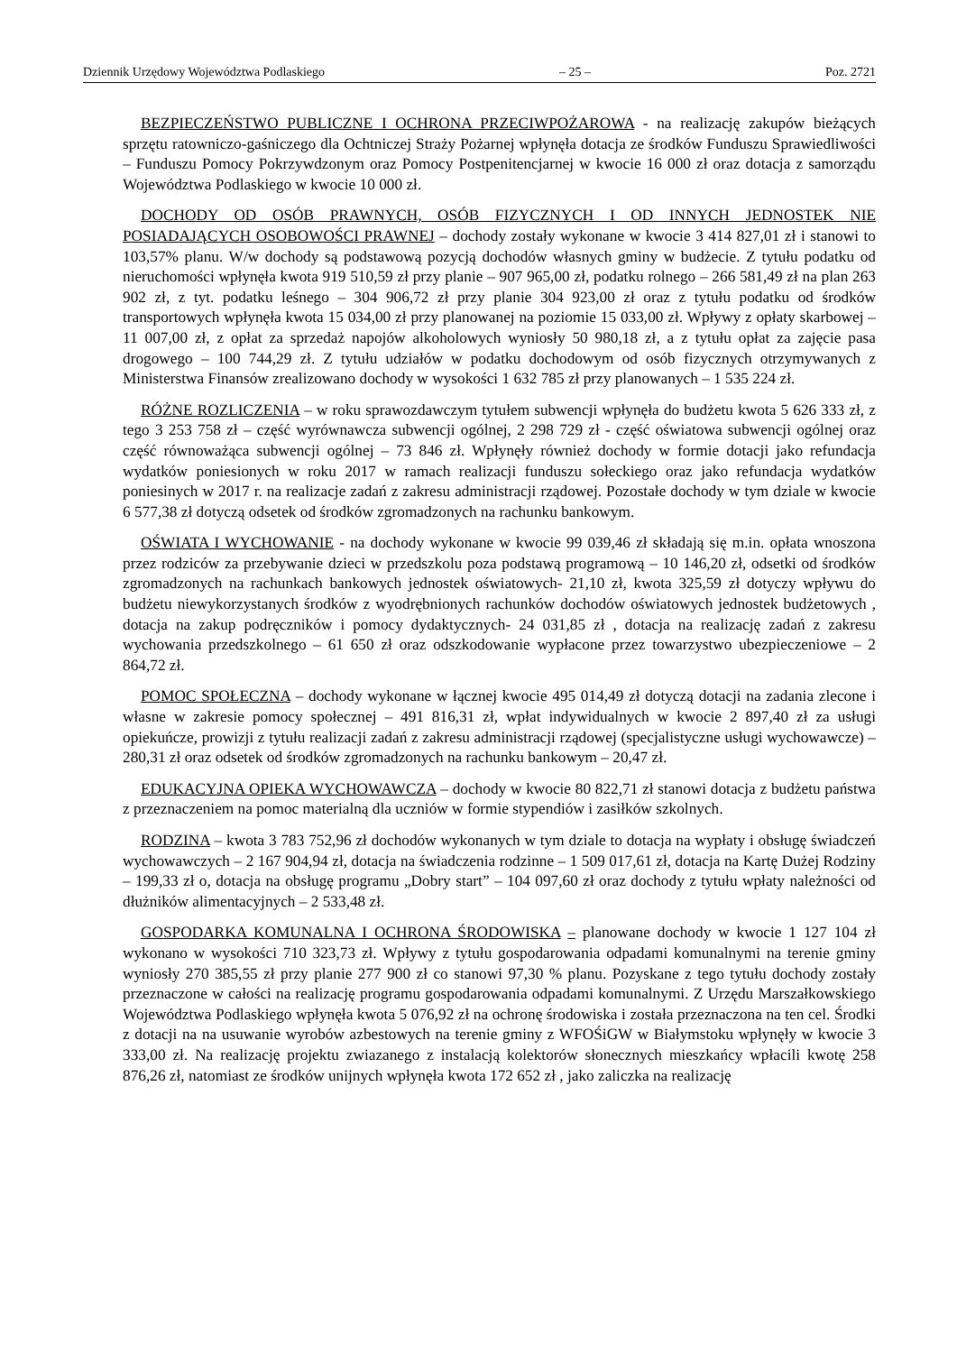Dziennik Urzędowy Województwa Podlaskiego – 25 – Poz. 2721
BEZPIECZEŃSTWO PUBLICZNE I OCHRONA PRZECIWPOŻAROWA - na realizację zakupów bieżących sprzętu ratowniczo-gaśniczego dla Ochtniczej Straży Pożarnej wpłynęła dotacja ze środków Funduszu Sprawiedliwości – Funduszu Pomocy Pokrzywdzonym oraz Pomocy Postpenitencjarnej w kwocie 16 000 zł oraz dotacja z samorządu Województwa Podlaskiego w kwocie 10 000 zł.
DOCHODY OD OSÓB PRAWNYCH, OSÓB FIZYCZNYCH I OD INNYCH JEDNOSTEK NIE POSIADAJĄCYCH OSOBOWOŚCI PRAWNEJ – dochody zostały wykonane w kwocie 3 414 827,01 zł i stanowi to 103,57% planu. W/w dochody są podstawową pozycją dochodów własnych gminy w budżecie. Z tytułu podatku od nieruchomości wpłynęła kwota 919 510,59 zł przy planie – 907 965,00 zł, podatku rolnego – 266 581,49 zł na plan 263 902 zł, z tyt. podatku leśnego – 304 906,72 zł przy planie 304 923,00 zł oraz z tytułu podatku od środków transportowych wpłynęła kwota 15 034,00 zł przy planowanej na poziomie 15 033,00 zł. Wpływy z opłaty skarbowej – 11 007,00 zł, z opłat za sprzedaż napojów alkoholowych wyniosły 50 980,18 zł, a z tytułu opłat za zajęcie pasa drogowego – 100 744,29 zł. Z tytułu udziałów w podatku dochodowym od osób fizycznych otrzymywanych z Ministerstwa Finansów zrealizowano dochody w wysokości 1 632 785 zł przy planowanych – 1 535 224 zł.
RÓŻNE ROZLICZENIA – w roku sprawozdawczym tytułem subwencji wpłynęła do budżetu kwota 5 626 333 zł, z tego 3 253 758 zł – część wyrównawcza subwencji ogólnej, 2 298 729 zł - część oświatowa subwencji ogólnej oraz część równoważąca subwencji ogólnej – 73 846 zł. Wpłynęły również dochody w formie dotacji jako refundacja wydatków poniesionych w roku 2017 w ramach realizacji funduszu sołeckiego oraz jako refundacja wydatków poniesinych w 2017 r. na realizacje zadań z zakresu administracji rządowej. Pozostałe dochody w tym dziale w kwocie 6 577,38 zł dotyczą odsetek od środków zgromadzonych na rachunku bankowym.
OŚWIATA I WYCHOWANIE - na dochody wykonane w kwocie 99 039,46 zł składają się m.in. opłata wnoszona przez rodziców za przebywanie dzieci w przedszkolu poza podstawą programową – 10 146,20 zł, odsetki od środków zgromadzonych na rachunkach bankowych jednostek oświatowych- 21,10 zł, kwota 325,59 zł dotyczy wpływu do budżetu niewykorzystanych środków z wyodrębnionych rachunków dochodów oświatowych jednostek budżetowych , dotacja na zakup podręczników i pomocy dydaktycznych- 24 031,85 zł , dotacja na realizację zadań z zakresu wychowania przedszkolnego – 61 650 zł oraz odszkodowanie wypłacone przez towarzystwo ubezpieczeniowe – 2 864,72 zł.
POMOC SPOŁECZNA – dochody wykonane w łącznej kwocie 495 014,49 zł dotyczą dotacji na zadania zlecone i własne w zakresie pomocy społecznej – 491 816,31 zł, wpłat indywidualnych w kwocie 2 897,40 zł za usługi opiekuńcze, prowizji z tytułu realizacji zadań z zakresu administracji rządowej (specjalistyczne usługi wychowawcze) – 280,31 zł oraz odsetek od środków zgromadzonych na rachunku bankowym – 20,47 zł.
EDUKACYJNA OPIEKA WYCHOWAWCZA – dochody w kwocie 80 822,71 zł stanowi dotacja z budżetu państwa z przeznaczeniem na pomoc materialną dla uczniów w formie stypendiów i zasiłków szkolnych.
RODZINA – kwota 3 783 752,96 zł dochodów wykonanych w tym dziale to dotacja na wypłaty i obsługę świadczeń wychowawczych – 2 167 904,94 zł, dotacja na świadczenia rodzinne – 1 509 017,61 zł, dotacja na Kartę Dużej Rodziny – 199,33 zł o, dotacja na obsługę programu „Dobry start” – 104 097,60 zł oraz dochody z tytułu wpłaty należności od dłużników alimentacyjnych – 2 533,48 zł.
GOSPODARKA KOMUNALNA I OCHRONA ŚRODOWISKA – planowane dochody w kwocie 1 127 104 zł wykonano w wysokości 710 323,73 zł. Wpływy z tytułu gospodarowania odpadami komunalnymi na terenie gminy wyniosły 270 385,55 zł przy planie 277 900 zł co stanowi 97,30 % planu. Pozyskane z tego tytułu dochody zostały przeznaczone w całości na realizację programu gospodarowania odpadami komunalnymi. Z Urzędu Marszałkowskiego Województwa Podlaskiego wpłynęła kwota 5 076,92 zł na ochronę środowiska i została przeznaczona na ten cel. Środki z dotacji na na usuwanie wyrobów azbestowych na terenie gminy z WFOŚiGW w Białymstoku wpłynęły w kwocie 3 333,00 zł. Na realizację projektu zwiazanego z instalacją kolektorów słonecznych mieszkańcy wpłacili kwotę 258 876,26 zł, natomiast ze środków unijnych wpłynęła kwota 172 652 zł , jako zaliczka na realizację